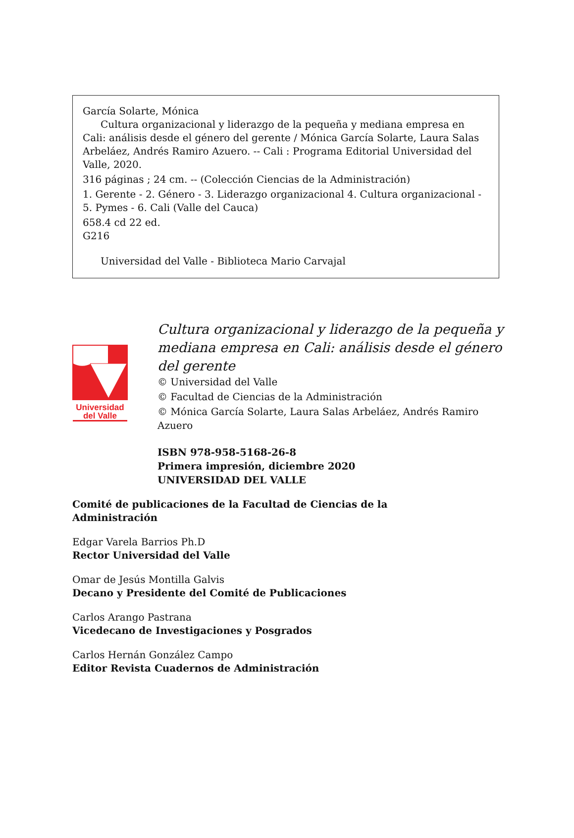García Solarte, Mónica
Cultura organizacional y liderazgo de la pequeña y mediana empresa en Cali: análisis desde el género del gerente / Mónica García Solarte, Laura Salas Arbeláez, Andrés Ramiro Azuero. -- Cali : Programa Editorial Universidad del Valle, 2020.
316 páginas ; 24 cm. -- (Colección Ciencias de la Administración)
1. Gerente - 2. Género - 3. Liderazgo organizacional 4. Cultura organizacional - 5. Pymes - 6. Cali (Valle del Cauca)
658.4 cd 22 ed.
G216
Universidad del Valle - Biblioteca Mario Carvajal
Universidad
del Valle
Cultura organizacional y liderazgo de la pequeña y mediana empresa en Cali: análisis desde el género del gerente
© Universidad del Valle
© Facultad de Ciencias de la Administración
© Mónica García Solarte, Laura Salas Arbeláez, Andrés Ramiro Azuero
ISBN 978-958-5168-26-8
Primera impresión, diciembre 2020
UNIVERSIDAD DEL VALLE
Comité de publicaciones de la Facultad de Ciencias de la
Administración
Edgar Varela Barrios Ph.D
Rector Universidad del Valle
Omar de Jesús Montilla Galvis
Decano y Presidente del Comité de Publicaciones
Carlos Arango Pastrana
Vicedecano de Investigaciones y Posgrados
Carlos Hernán González Campo
Editor Revista Cuadernos de Administración